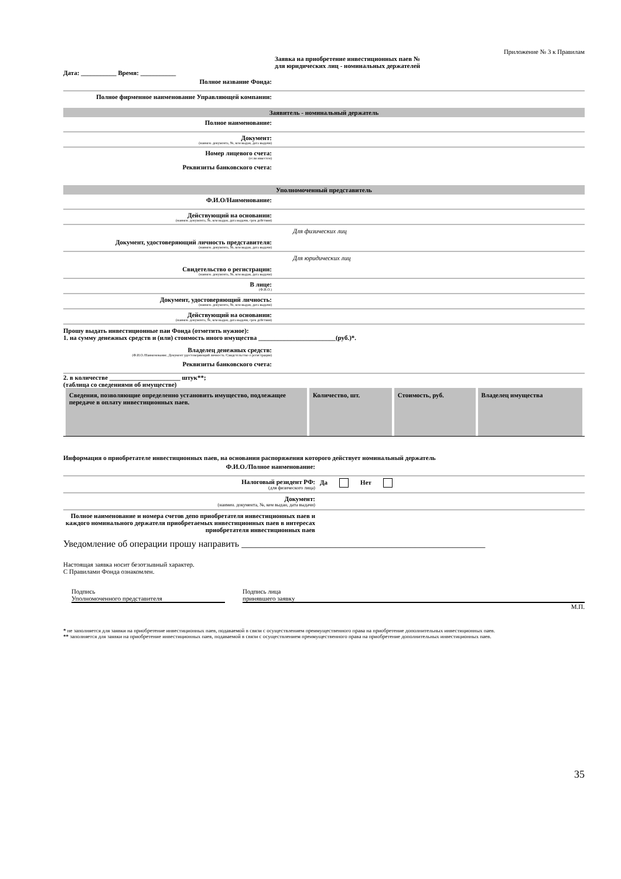Приложение № 3 к Правилам
Заявка на приобретение инвестиционных паев №
для юридических лиц - номинальных держателей
Дата: ___________ Время: ___________
Полное название Фонда:
Полное фирменное наименование Управляющей компании:
Заявитель - номинальный держатель
Полное наименование:
Документ:
(наимен. документа, №, кем выдан, дата выдачи)
Номер лицевого счета:
(если известен)
Реквизиты банковского счета:
Уполномоченный представитель
Ф.И.О/Наименование:
Действующий на основании:
(наимен. документа, №, кем выдан, дата выдачи, срок действия)
Для физических лиц
Документ, удостоверяющий личность представителя:
(наимен. документа, №, кем выдан, дата выдачи)
Для юридических лиц
Свидетельство о регистрации:
(наимен. документа, №, кем выдан, дата выдачи)
В лице:
(Ф.И.О.)
Документ, удостоверяющий личность:
(наимен. документа, №, кем выдан, дата выдачи)
Действующий на основании:
(наимен. документа, №, кем выдан, дата выдачи, срок действия)
Прошу выдать инвестиционные паи Фонда (отметить нужное):
1. на сумму денежных средств и (или) стоимость иного имущества ________________________(руб.)*.
Владелец денежных средств:
(Ф.И.О./Наименование, Документ удостоверяющий личность /Свидетельство о регистрации)
Реквизиты банковского счета:
2. в количестве ______________________ штук**;
(таблица со сведениями об имуществе)
| Сведения, позволяющие определенно установить имущество, подлежащее передаче в оплату инвестиционных паев. | Количество, шт. | Стоимость, руб. | Владелец имущества |
| --- | --- | --- | --- |
Информация о приобретателе инвестиционных паев, на основании распоряжения которого действует номинальный держатель
Ф.И.О./Полное наименование:
Налоговый резидент РФ:
(для физического лица)
Да Нет
Документ:
(наимен. документа, №, кем выдан, дата выдачи)
Полное наименование и номера счетов депо приобретателя инвестиционных паев и каждого номинального держателя приобретаемых инвестиционных паев в интересах приобретателя инвестиционных паев
Уведомление об операции прошу направить ____________________________________________________
Настоящая заявка носит безотзывный характер.
С Правилами Фонда ознакомлен.
Подпись
Уполномоченного представителя
Подпись лица
принявшего заявку
М.П.
* не заполняется для заявки на приобретение инвестиционных паев, подаваемой в связи с осуществлением преимущественного права на приобретение дополнительных инвестиционных паев.
** заполняется для заявки на приобретение инвестиционных паев, подаваемой в связи с осуществлением преимущественного права на приобретение дополнительных инвестиционных паев.
35